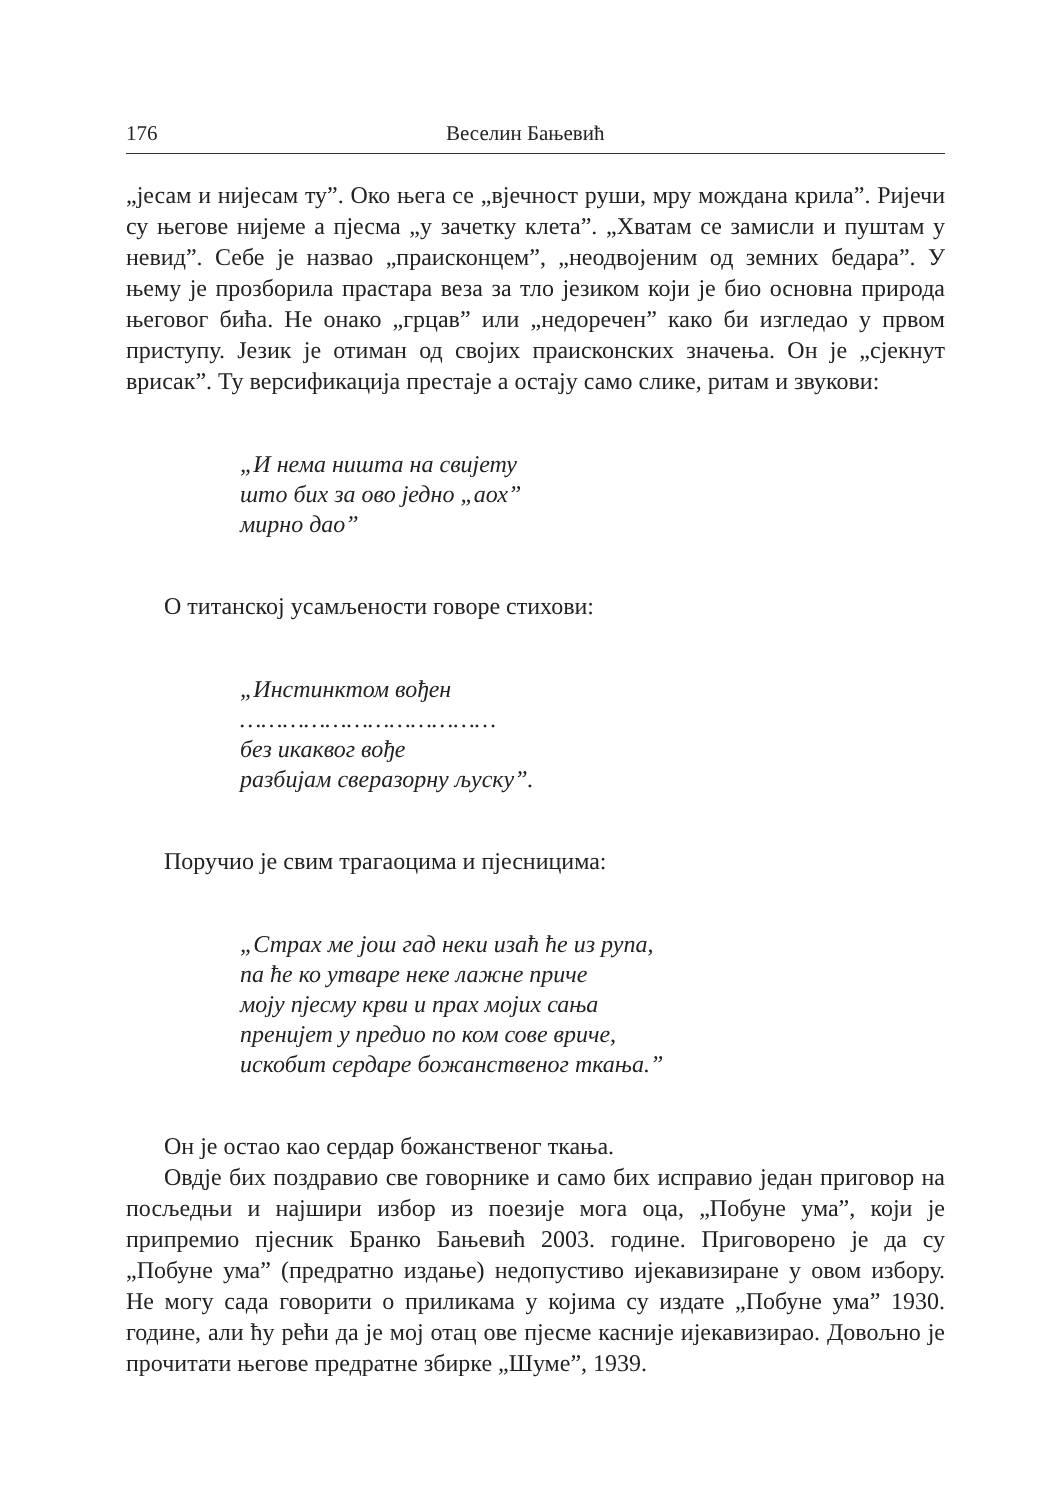176 Веселин Бањевић
„јесам и нијесам ту”. Око њега се „вјечност руши, мру мождана крила”. Ријечи су његове нијеме а пјесма „у зачетку клета”. „Хватам се замисли и пуштам у невид”. Себе је назвао „праисконцем”, „неодвојеним од земних бедара”. У њему је прозборила прастара веза за тло језиком који је био основна природа његовог бића. Не онако „грцав” или „недоречен” како би изгледао у првом приступу. Језик је отиман од својих праисконских значења. Он је „сјекнут врисак”. Ту версификација престаје а остају само слике, ритам и звукови:
„И нема ништа на свијету
што бих за ово једно „аох”
мирно дао”
О титанској усамљености говоре стихови:
„Инстинктом вођен
………………………………
без икаквог вође
разбијам сверазорну љуску”.
Поручио је свим трагаоцима и пјесницима:
„Страх ме још гад неки изаћ ће из рупа,
па ће ко утваре неке лажне приче
моју пјесму крви и прах мојих сања
пренијет у предио по ком сове вриче,
искобит сердаре божанственог ткања.”
Он је остао као сердар божанственог ткања.
Овдје бих поздравио све говорнике и само бих исправио један приговор на посљедњи и најшири избор из поезије мога оца, „Побуне ума”, који је припремио пјесник Бранко Бањевић 2003. године. Приговорено је да су „Побуне ума” (предратно издање) недопустиво ијекавизиране у овом избору. Не могу сада говорити о приликама у којима су издате „Побуне ума” 1930. године, али ћу рећи да је мој отац ове пјесме касније ијекавизирао. Довољно је прочитати његове предратне збирке „Шуме”, 1939.